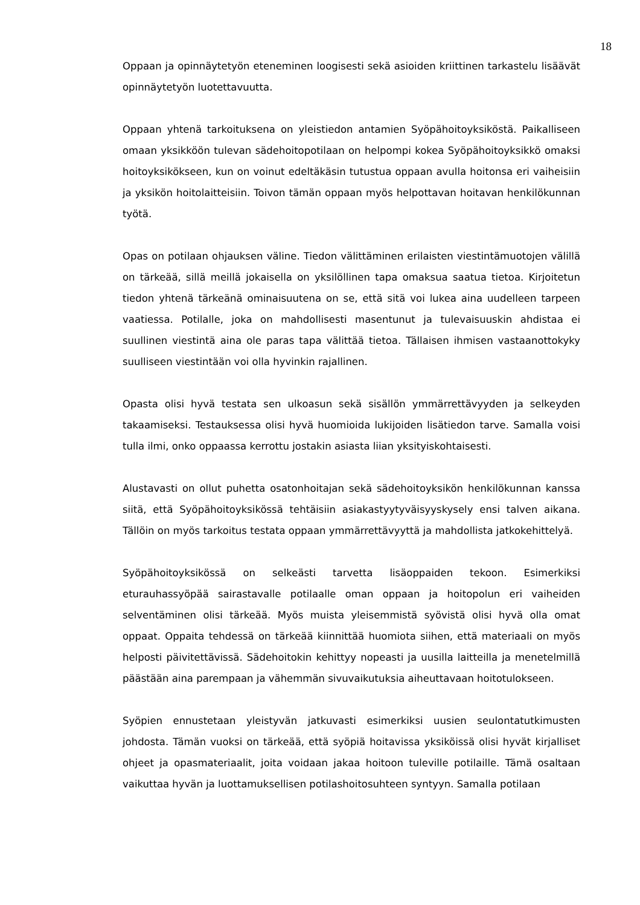18
Oppaan ja opinnäytetyön eteneminen loogisesti sekä asioiden kriittinen tarkastelu lisäävät opinnäytetyön luotettavuutta.
Oppaan yhtenä tarkoituksena on yleistiedon antamien Syöpähoitoyksiköstä. Paikalliseen omaan yksikköön tulevan sädehoitopotilaan on helpompi kokea Syöpähoitoyksikkö omaksi hoitoyksikökseen, kun on voinut edeltäkäsin tutustua oppaan avulla hoitonsa eri vaiheisiin ja yksikön hoitolaitteisiin. Toivon tämän oppaan myös helpottavan hoitavan henkilökunnan työtä.
Opas on potilaan ohjauksen väline. Tiedon välittäminen erilaisten viestintämuotojen välillä on tärkeää, sillä meillä jokaisella on yksilöllinen tapa omaksua saatua tietoa. Kirjoitetun tiedon yhtenä tärkeänä ominaisuutena on se, että sitä voi lukea aina uudelleen tarpeen vaatiessa. Potilalle, joka on mahdollisesti masentunut ja tulevaisuuskin ahdistaa ei suullinen viestintä aina ole paras tapa välittää tietoa. Tällaisen ihmisen vastaanottokyky suulliseen viestintään voi olla hyvinkin rajallinen.
Opasta olisi hyvä testata sen ulkoasun sekä sisällön ymmärrettävyyden ja selkeyden takaamiseksi. Testauksessa olisi hyvä huomioida lukijoiden lisätiedon tarve. Samalla voisi tulla ilmi, onko oppaassa kerrottu jostakin asiasta liian yksityiskohtaisesti.
Alustavasti on ollut puhetta osatonhoitajan sekä sädehoitoyksikön henkilökunnan kanssa siitä, että Syöpähoitoyksikössä tehtäisiin asiakastyytyväisyyskysely ensi talven aikana. Tällöin on myös tarkoitus testata oppaan ymmärrettävyyttä ja mahdollista jatkokehittelyä.
Syöpähoitoyksikössä on selkeästi tarvetta lisäoppaiden tekoon. Esimerkiksi eturauhassyöpää sairastavalle potilaalle oman oppaan ja hoitopolun eri vaiheiden selventäminen olisi tärkeää. Myös muista yleisemmistä syövistä olisi hyvä olla omat oppaat. Oppaita tehdessä on tärkeää kiinnittää huomiota siihen, että materiaali on myös helposti päivitettävissä. Sädehoitokin kehittyy nopeasti ja uusilla laitteilla ja menetelmillä päästään aina parempaan ja vähemmän sivuvaikutuksia aiheuttavaan hoitotulokseen.
Syöpien ennustetaan yleistyvän jatkuvasti esimerkiksi uusien seulontatutkimusten johdosta. Tämän vuoksi on tärkeää, että syöpiä hoitavissa yksiköissä olisi hyvät kirjalliset ohjeet ja opasmateriaalit, joita voidaan jakaa hoitoon tuleville potilaille. Tämä osaltaan vaikuttaa hyvän ja luottamuksellisen potilashoitosuhteen syntyyn. Samalla potilaan